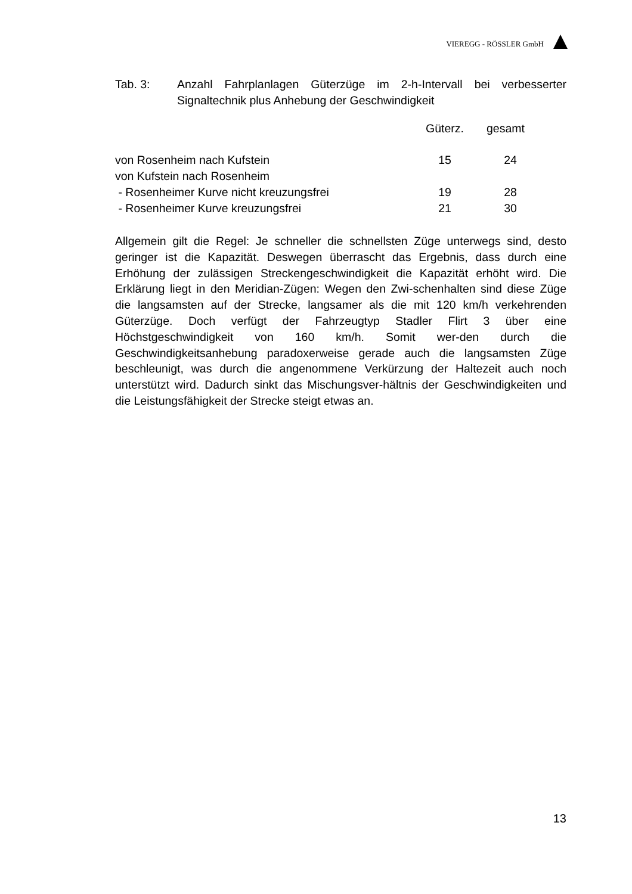VIEREGG - RÖSSLER GmbH
Tab. 3: Anzahl Fahrplanlagen Güterzüge im 2-h-Intervall bei verbesserter Signaltechnik plus Anhebung der Geschwindigkeit
| | Güterz. | gesamt | |
| --- | --- | --- | --- |
| von Rosenheim nach Kufstein | 15 | 24 | |
| von Kufstein nach Rosenheim | | | |
| - Rosenheimer Kurve nicht kreuzungsfrei | 19 | 28 | |
| - Rosenheimer Kurve kreuzungsfrei | 21 | 30 | |
Allgemein gilt die Regel: Je schneller die schnellsten Züge unterwegs sind, desto geringer ist die Kapazität. Deswegen überrascht das Ergebnis, dass durch eine Erhöhung der zulässigen Streckengeschwindigkeit die Kapazität erhöht wird. Die Erklärung liegt in den Meridian-Zügen: Wegen den Zwi-schenhalten sind diese Züge die langsamsten auf der Strecke, langsamer als die mit 120 km/h verkehrenden Güterzüge. Doch verfügt der Fahrzeugtyp Stadler Flirt 3 über eine Höchstgeschwindigkeit von 160 km/h. Somit wer-den durch die Geschwindigkeitsanhebung paradoxerweise gerade auch die langsamsten Züge beschleunigt, was durch die angenommene Verkürzung der Haltezeit auch noch unterstützt wird. Dadurch sinkt das Mischungsver-hältnis der Geschwindigkeiten und die Leistungsfähigkeit der Strecke steigt etwas an.
13